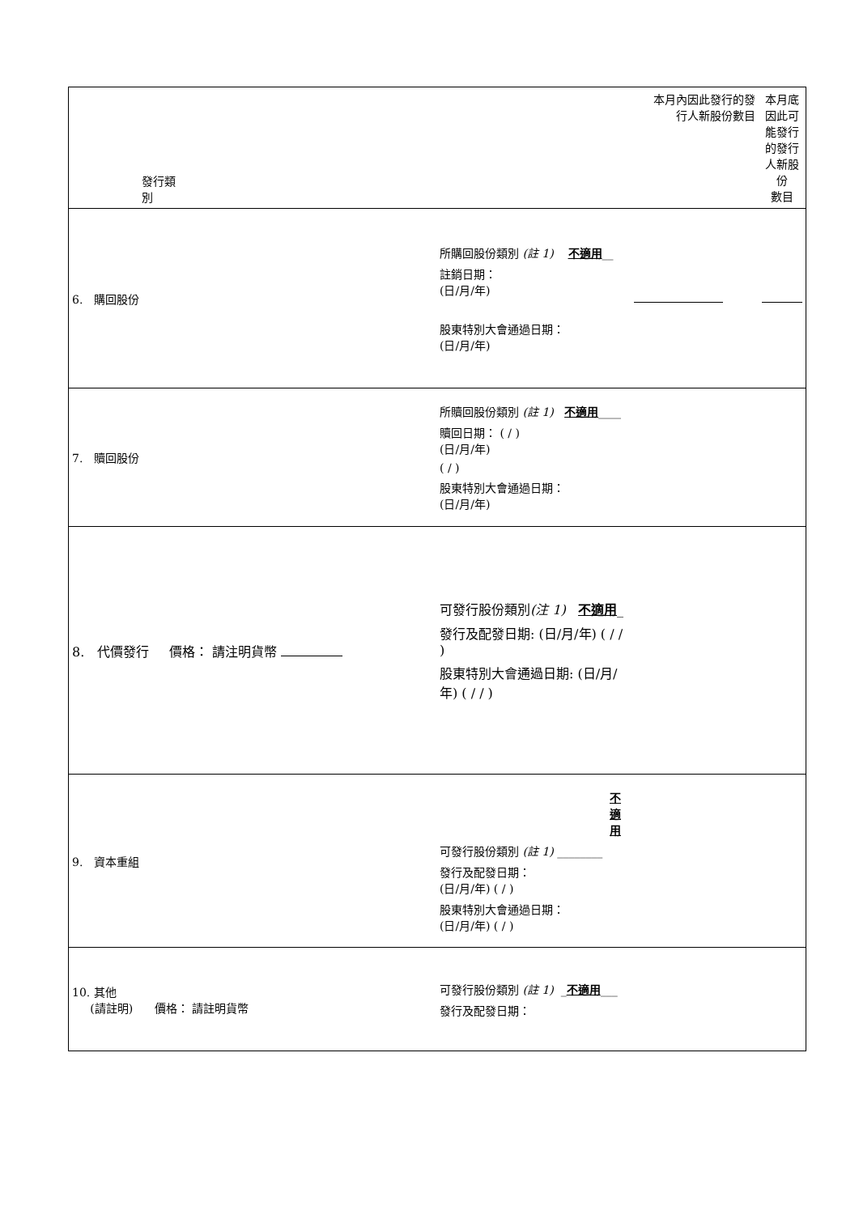| 發行類 別 | | 本月內因此發行的發 行人新股份數目 | 本月底 因此可 能發行 的發行 人新股 份 數目 |
| 6. 購回股份 | 所購回股份類別 (註 1) 不適用 __ 註銷日期： (日/月/年) 股東特別大會通過日期： (日/月/年) | | |
| 7. 贖回股份 | 所贖回股份類別 (註 1) 不適用 ____ 贖回日期： ( / ) (日/月/年) ( / ) 股東特別大會通過日期： (日/月/年) | | |
| 8. 代價發行 價格： 請注明貨幣 | 可發行股份類別 (注 1) 不適用 _ 發行及配發日期: (日/月/年) ( / / ) 股東特別大會通過日期: (日/月/年) ( / / ) | | |
| 9. 資本重組 | 不適用 可發行股份類別 (註 1) ________ 發行及配發日期： (日/月/年) ( / ) 股東特別大會通過日期： (日/月/年) ( / ) | | |
| 10. 其他 (請註明) 價格： 請註明貨幣 | 可發行股份類別 (註 1) _ 不適用 ___ 發行及配發日期： | | |